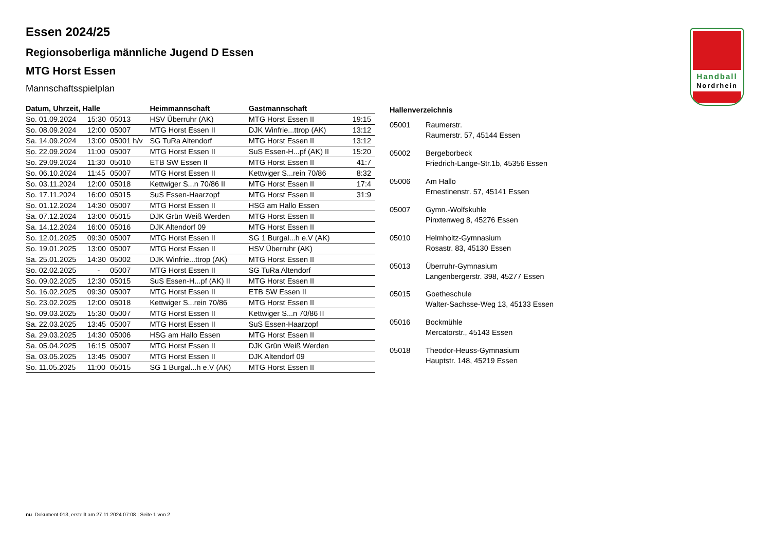Handball
Nordrhein
Essen 2024/25
Regionsoberliga männliche Jugend D Essen
MTG Horst Essen
Mannschaftsspielplan
| Datum, Uhrzeit, Halle | | | Heimmannschaft | Gastmannschaft | |
| --- | --- | --- | --- | --- | --- |
| So. 01.09.2024 | 15:30 | 05013 | HSV Überruhr (AK) | MTG Horst Essen II | 19:15 |
| So. 08.09.2024 | 12:00 | 05007 | MTG Horst Essen II | DJK Winfrie...ttrop (AK) | 13:12 |
| Sa. 14.09.2024 | 13:00 | 05001 h/v | SG TuRa Altendorf | MTG Horst Essen II | 13:12 |
| So. 22.09.2024 | 11:00 | 05007 | MTG Horst Essen II | SuS Essen-H...pf (AK) II | 15:20 |
| So. 29.09.2024 | 11:30 | 05010 | ETB SW Essen II | MTG Horst Essen II | 41:7 |
| So. 06.10.2024 | 11:45 | 05007 | MTG Horst Essen II | Kettwiger S...rein 70/86 | 8:32 |
| So. 03.11.2024 | 12:00 | 05018 | Kettwiger S...n 70/86 II | MTG Horst Essen II | 17:4 |
| So. 17.11.2024 | 16:00 | 05015 | SuS Essen-Haarzopf | MTG Horst Essen II | 31:9 |
| So. 01.12.2024 | 14:30 | 05007 | MTG Horst Essen II | HSG am Hallo Essen | |
| Sa. 07.12.2024 | 13:00 | 05015 | DJK Grün Weiß Werden | MTG Horst Essen II | |
| Sa. 14.12.2024 | 16:00 | 05016 | DJK Altendorf 09 | MTG Horst Essen II | |
| So. 12.01.2025 | 09:30 | 05007 | MTG Horst Essen II | SG 1 Burgal...h e.V (AK) | |
| So. 19.01.2025 | 13:00 | 05007 | MTG Horst Essen II | HSV Überruhr (AK) | |
| Sa. 25.01.2025 | 14:30 | 05002 | DJK Winfrie...ttrop (AK) | MTG Horst Essen II | |
| So. 02.02.2025 | - | 05007 | MTG Horst Essen II | SG TuRa Altendorf | |
| So. 09.02.2025 | 12:30 | 05015 | SuS Essen-H...pf (AK) II | MTG Horst Essen II | |
| So. 16.02.2025 | 09:30 | 05007 | MTG Horst Essen II | ETB SW Essen II | |
| So. 23.02.2025 | 12:00 | 05018 | Kettwiger S...rein 70/86 | MTG Horst Essen II | |
| So. 09.03.2025 | 15:30 | 05007 | MTG Horst Essen II | Kettwiger S...n 70/86 II | |
| Sa. 22.03.2025 | 13:45 | 05007 | MTG Horst Essen II | SuS Essen-Haarzopf | |
| Sa. 29.03.2025 | 14:30 | 05006 | HSG am Hallo Essen | MTG Horst Essen II | |
| Sa. 05.04.2025 | 16:15 | 05007 | MTG Horst Essen II | DJK Grün Weiß Werden | |
| Sa. 03.05.2025 | 13:45 | 05007 | MTG Horst Essen II | DJK Altendorf 09 | |
| So. 11.05.2025 | 11:00 | 05015 | SG 1 Burgal...h e.V (AK) | MTG Horst Essen II | |
| Hallenverzeichnis | |
| --- | --- |
| 05001 | Raumerstr. Raumerstr. 57, 45144 Essen |
| 05002 | Bergeborbeck Friedrich-Lange-Str.1b, 45356 Essen |
| 05006 | Am Hallo Ernestinenstr. 57, 45141 Essen |
| 05007 | Gymn.-Wolfskuhle Pinxtenweg 8, 45276 Essen |
| 05010 | Helmholtz-Gymnasium Rosastr. 83, 45130 Essen |
| 05013 | Überruhr-Gymnasium Langenbergerstr. 398, 45277 Essen |
| 05015 | Goetheschule Walter-Sachsse-Weg 13, 45133 Essen |
| 05016 | Bockmühle Mercatorstr., 45143 Essen |
| 05018 | Theodor-Heuss-Gymnasium Hauptstr. 148, 45219 Essen |
nu .Dokument 013, erstellt am 27.11.2024 07:08 | Seite 1 von 2